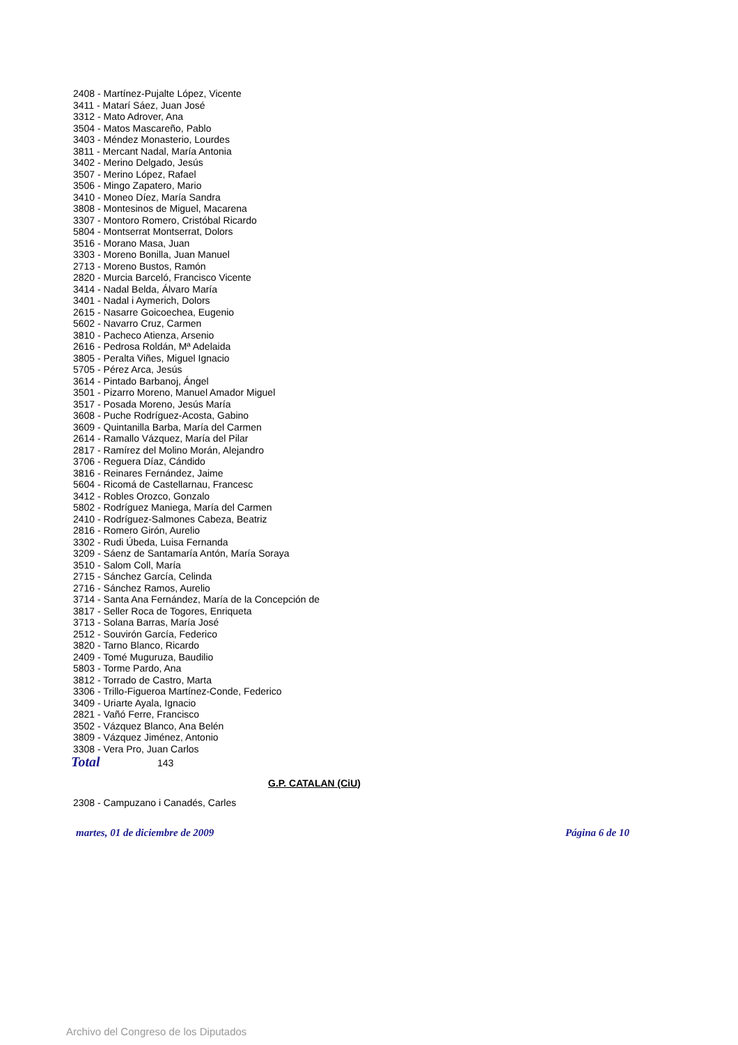2408 - Martínez-Pujalte López, Vicente
3411 - Matarí Sáez, Juan José
3312 - Mato Adrover, Ana
3504 - Matos Mascareño, Pablo
3403 - Méndez Monasterio, Lourdes
3811 - Mercant Nadal, María Antonia
3402 - Merino Delgado, Jesús
3507 - Merino López, Rafael
3506 - Mingo Zapatero, Mario
3410 - Moneo Díez, María Sandra
3808 - Montesinos de Miguel, Macarena
3307 - Montoro Romero, Cristóbal Ricardo
5804 - Montserrat Montserrat, Dolors
3516 - Morano Masa, Juan
3303 - Moreno Bonilla, Juan Manuel
2713 - Moreno Bustos, Ramón
2820 - Murcia Barceló, Francisco Vicente
3414 - Nadal Belda, Álvaro María
3401 - Nadal i Aymerich, Dolors
2615 - Nasarre Goicoechea, Eugenio
5602 - Navarro Cruz, Carmen
3810 - Pacheco Atienza, Arsenio
2616 - Pedrosa Roldán, Mª Adelaida
3805 - Peralta Viñes, Miguel Ignacio
5705 - Pérez Arca, Jesús
3614 - Pintado Barbanoj, Ángel
3501 - Pizarro Moreno, Manuel Amador Miguel
3517 - Posada Moreno, Jesús María
3608 - Puche Rodríguez-Acosta, Gabino
3609 - Quintanilla Barba, María del Carmen
2614 - Ramallo Vázquez, María del Pilar
2817 - Ramírez del Molino Morán, Alejandro
3706 - Reguera Díaz, Cándido
3816 - Reinares Fernández, Jaime
5604 - Ricomá de Castellarnau, Francesc
3412 - Robles Orozco, Gonzalo
5802 - Rodríguez Maniega, María del Carmen
2410 - Rodríguez-Salmones Cabeza, Beatriz
2816 - Romero Girón, Aurelio
3302 - Rudi Úbeda, Luisa Fernanda
3209 - Sáenz de Santamaría Antón, María Soraya
3510 - Salom Coll, María
2715 - Sánchez García, Celinda
2716 - Sánchez Ramos, Aurelio
3714 - Santa Ana Fernández, María de la Concepción de
3817 - Seller Roca de Togores, Enriqueta
3713 - Solana Barras, María José
2512 - Souvirón García, Federico
3820 - Tarno Blanco, Ricardo
2409 - Tomé Muguruza, Baudilio
5803 - Torme Pardo, Ana
3812 - Torrado de Castro, Marta
3306 - Trillo-Figueroa Martínez-Conde, Federico
3409 - Uriarte Ayala, Ignacio
2821 - Vañó Ferre, Francisco
3502 - Vázquez Blanco, Ana Belén
3809 - Vázquez Jiménez, Antonio
3308 - Vera Pro, Juan Carlos
Total 143
G.P. CATALAN (CiU)
2308 - Campuzano i Canadés, Carles
martes, 01 de diciembre de 2009 Página 6 de 10
Archivo del Congreso de los Diputados